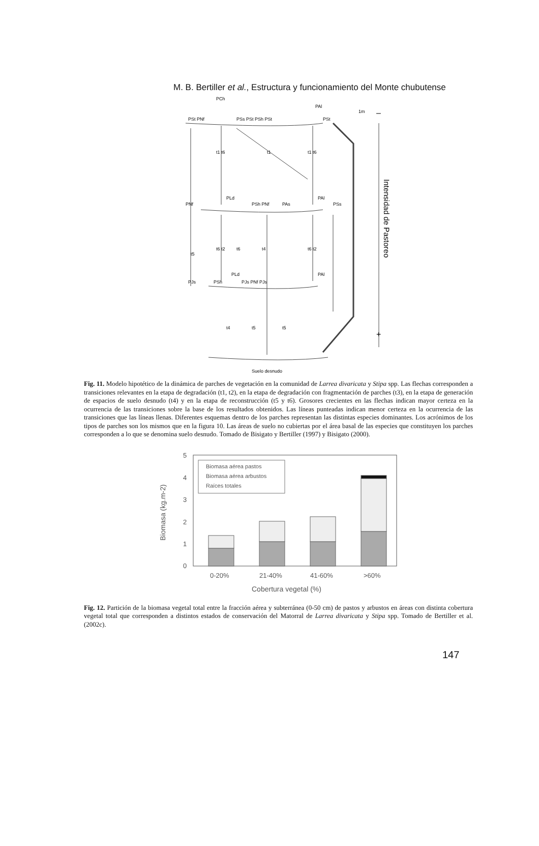M. B. Bertiller et al., Estructura y funcionamiento del Monte chubutense
PCh
PAl
PSt PNf
PSs PSt PSh PSt
PSt
t1 t6
t1
t1 t6
PNf
PLd
PSh PNf
PAs
PAl
PSs
t6 t2
t6
t4
t6 t2
t5
PJs
PSh
PLd
PJs PNf PJs
PAl
t4
t5
t5
Suelo desnudo
1m
–
+
Intensidad de Pastoreo
Fig. 11. Modelo hipotético de la dinámica de parches de vegetación en la comunidad de Larrea divaricata y Stipa spp. Las flechas corresponden a transiciones relevantes en la etapa de degradación (t1, t2), en la etapa de degradación con fragmentación de parches (t3), en la etapa de generación de espacios de suelo desnudo (t4) y en la etapa de reconstrucción (t5 y t6). Grosores crecientes en las flechas indican mayor certeza en la ocurrencia de las transiciones sobre la base de los resultados obtenidos. Las líneas punteadas indican menor certeza en la ocurrencia de las transiciones que las líneas llenas. Diferentes esquemas dentro de los parches representan las distintas especies dominantes. Los acrónimos de los tipos de parches son los mismos que en la figura 10. Las áreas de suelo no cubiertas por el área basal de las especies que constituyen los parches corresponden a lo que se denomina suelo desnudo. Tomado de Bisigato y Bertiller (1997) y Bisigato (2000).
0
1
2
3
4
5
Biomasa (kg.m-2)
Biomasa aérea pastos
Biomasa aérea arbustos
Raíces totales
0-20%
21-40%
41-60%
>60%
Cobertura vegetal (%)
Fig. 12. Partición de la biomasa vegetal total entre la fracción aérea y subterránea (0-50 cm) de pastos y arbustos en áreas con distinta cobertura vegetal total que corresponden a distintos estados de conservación del Matorral de Larrea divaricata y Stipa spp. Tomado de Bertiller et al. (2002c).
147